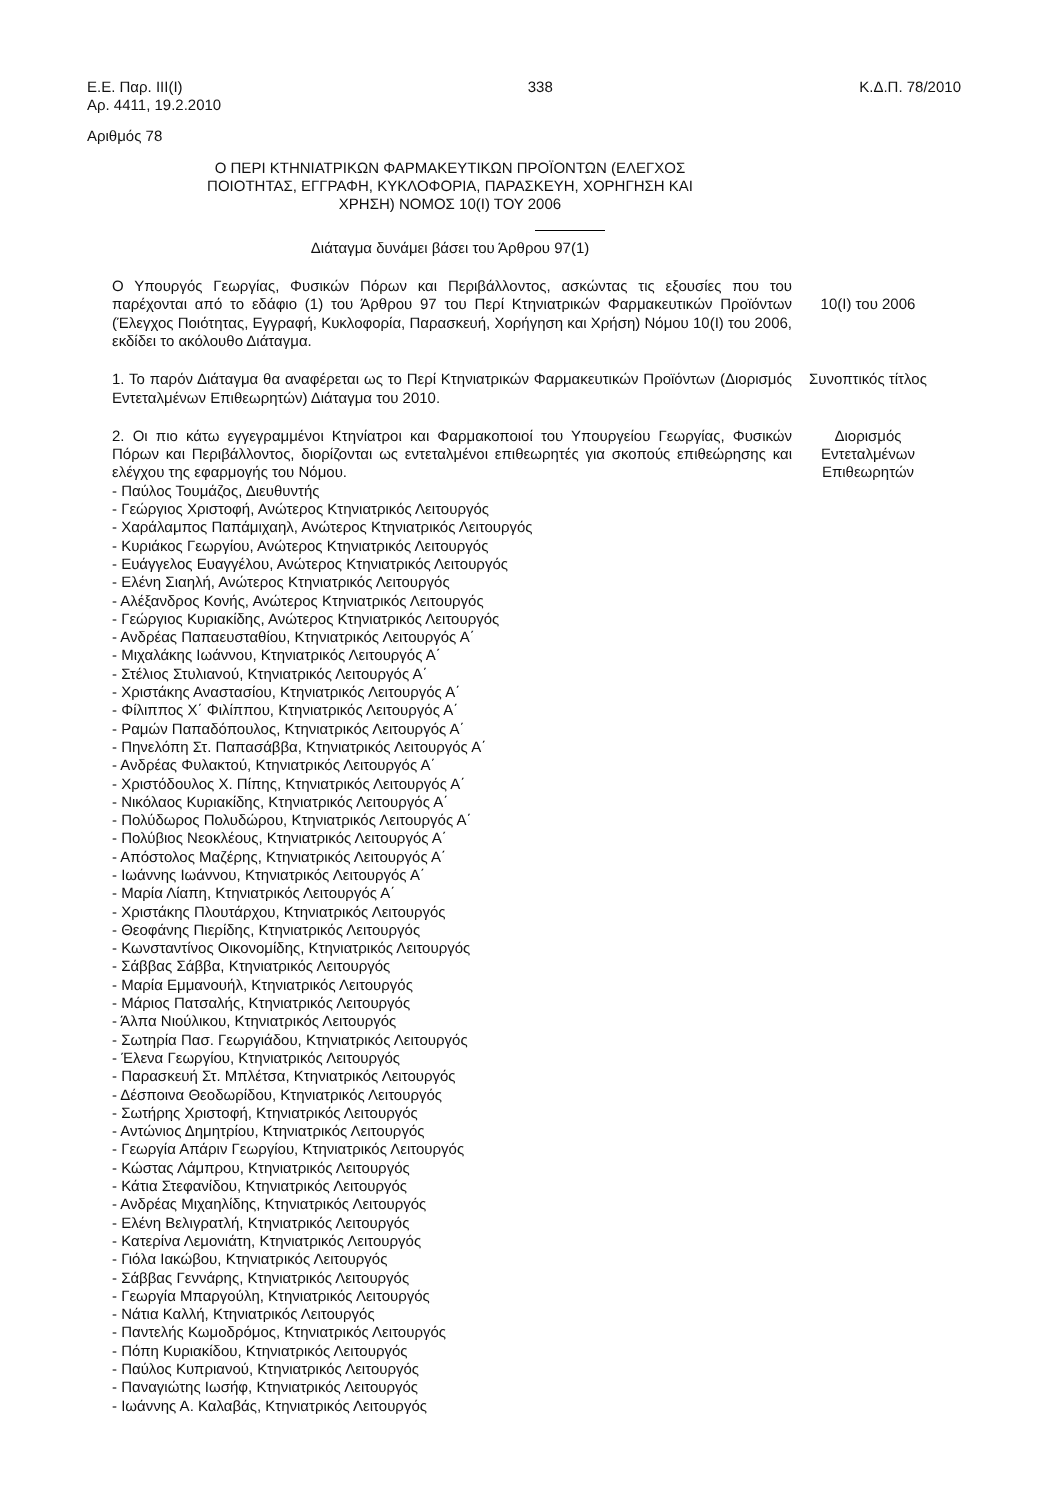Ε.Ε. Παρ. ΙΙΙ(Ι)
Αρ. 4411, 19.2.2010
338 Κ.Δ.Π. 78/2010
Αριθμός 78
Ο ΠΕΡΙ ΚΤΗΝΙΑΤΡΙΚΩΝ ΦΑΡΜΑΚΕΥΤΙΚΩΝ ΠΡΟΪΟΝΤΩΝ (ΕΛΕΓΧΟΣ ΠΟΙΟΤΗΤΑΣ, ΕΓΓΡΑΦΗ, ΚΥΚΛΟΦΟΡΙΑ, ΠΑΡΑΣΚΕΥΗ, ΧΟΡΗΓΗΣΗ ΚΑΙ ΧΡΗΣΗ) ΝΟΜΟΣ 10(Ι) ΤΟΥ 2006
Διάταγμα δυνάμει βάσει του Άρθρου 97(1)
Ο Υπουργός Γεωργίας, Φυσικών Πόρων και Περιβάλλοντος, ασκώντας τις εξουσίες που του παρέχονται από το εδάφιο (1) του Άρθρου 97 του Περί Κτηνιατρικών Φαρμακευτικών Προϊόντων (Έλεγχος Ποιότητας, Εγγραφή, Κυκλοφορία, Παρασκευή, Χορήγηση και Χρήση) Νόμου 10(Ι) του 2006, εκδίδει το ακόλουθο Διάταγμα.
10(Ι) του 2006
1. Το παρόν Διάταγμα θα αναφέρεται ως το Περί Κτηνιατρικών Φαρμακευτικών Προϊόντων (Διορισμός Εντεταλμένων Επιθεωρητών) Διάταγμα του 2010.
Συνοπτικός τίτλος
2. Οι πιο κάτω εγγεγραμμένοι Κτηνίατροι και Φαρμακοποιοί του Υπουργείου Γεωργίας, Φυσικών Πόρων και Περιβάλλοντος, διορίζονται ως εντεταλμένοι επιθεωρητές για σκοπούς επιθεώρησης και ελέγχου της εφαρμογής του Νόμου.
- Παύλος Τουμάζος, Διευθυντής
- Γεώργιος Χριστοφή, Ανώτερος Κτηνιατρικός Λειτουργός
- Χαράλαμπος Παπάμιχαηλ, Ανώτερος Κτηνιατρικός Λειτουργός
- Κυριάκος Γεωργίου, Ανώτερος Κτηνιατρικός Λειτουργός
- Ευάγγελος Ευαγγέλου, Ανώτερος Κτηνιατρικός Λειτουργός
- Ελένη Σιαηλή, Ανώτερος Κτηνιατρικός Λειτουργός
- Αλέξανδρος Κονής, Ανώτερος Κτηνιατρικός Λειτουργός
- Γεώργιος Κυριακίδης, Ανώτερος Κτηνιατρικός Λειτουργός
- Ανδρέας Παπαευσταθίου, Κτηνιατρικός Λειτουργός Α΄
- Μιχαλάκης Ιωάννου, Κτηνιατρικός Λειτουργός Α΄
- Στέλιος Στυλιανού, Κτηνιατρικός Λειτουργός Α΄
- Χριστάκης Αναστασίου, Κτηνιατρικός Λειτουργός Α΄
- Φίλιππος Χ΄ Φιλίππου, Κτηνιατρικός Λειτουργός Α΄
- Ραμών Παπαδόπουλος, Κτηνιατρικός Λειτουργός Α΄
- Πηνελόπη Στ. Παπασάββα, Κτηνιατρικός Λειτουργός Α΄
- Ανδρέας Φυλακτού, Κτηνιατρικός Λειτουργός Α΄
- Χριστόδουλος Χ. Πίπης, Κτηνιατρικός Λειτουργός Α΄
- Νικόλαος Κυριακίδης, Κτηνιατρικός Λειτουργός Α΄
- Πολύδωρος Πολυδώρου, Κτηνιατρικός Λειτουργός Α΄
- Πολύβιος Νεοκλέους, Κτηνιατρικός Λειτουργός Α΄
- Απόστολος Μαζέρης, Κτηνιατρικός Λειτουργός Α΄
- Ιωάννης Ιωάννου, Κτηνιατρικός Λειτουργός Α΄
- Μαρία Λίαπη, Κτηνιατρικός Λειτουργός Α΄
- Χριστάκης Πλουτάρχου, Κτηνιατρικός Λειτουργός
- Θεοφάνης Πιερίδης, Κτηνιατρικός Λειτουργός
- Κωνσταντίνος Οικονομίδης, Κτηνιατρικός Λειτουργός
- Σάββας Σάββα, Κτηνιατρικός Λειτουργός
- Μαρία Εμμανουήλ, Κτηνιατρικός Λειτουργός
- Μάριος Πατσαλής, Κτηνιατρικός Λειτουργός
- Άλπα Νιούλικου, Κτηνιατρικός Λειτουργός
- Σωτηρία Πασ. Γεωργιάδου, Κτηνιατρικός Λειτουργός
- Έλενα Γεωργίου, Κτηνιατρικός Λειτουργός
- Παρασκευή Στ. Μπλέτσα, Κτηνιατρικός Λειτουργός
- Δέσποινα Θεοδωρίδου, Κτηνιατρικός Λειτουργός
- Σωτήρης Χριστοφή, Κτηνιατρικός Λειτουργός
- Αντώνιος Δημητρίου, Κτηνιατρικός Λειτουργός
- Γεωργία Απάριν Γεωργίου, Κτηνιατρικός Λειτουργός
- Κώστας Λάμπρου, Κτηνιατρικός Λειτουργός
- Κάτια Στεφανίδου, Κτηνιατρικός Λειτουργός
- Ανδρέας Μιχαηλίδης, Κτηνιατρικός Λειτουργός
- Ελένη Βελιγρατλή, Κτηνιατρικός Λειτουργός
- Κατερίνα Λεμονιάτη, Κτηνιατρικός Λειτουργός
- Γιόλα Ιακώβου, Κτηνιατρικός Λειτουργός
- Σάββας Γεννάρης, Κτηνιατρικός Λειτουργός
- Γεωργία Μπαργούλη, Κτηνιατρικός Λειτουργός
- Νάτια Καλλή, Κτηνιατρικός Λειτουργός
- Παντελής Κωμοδρόμος, Κτηνιατρικός Λειτουργός
- Πόπη Κυριακίδου, Κτηνιατρικός Λειτουργός
- Παύλος Κυπριανού, Κτηνιατρικός Λειτουργός
- Παναγιώτης Ιωσήφ, Κτηνιατρικός Λειτουργός
- Ιωάννης Α. Καλαβάς, Κτηνιατρικός Λειτουργός
Διορισμός
Εντεταλμένων
Επιθεωρητών